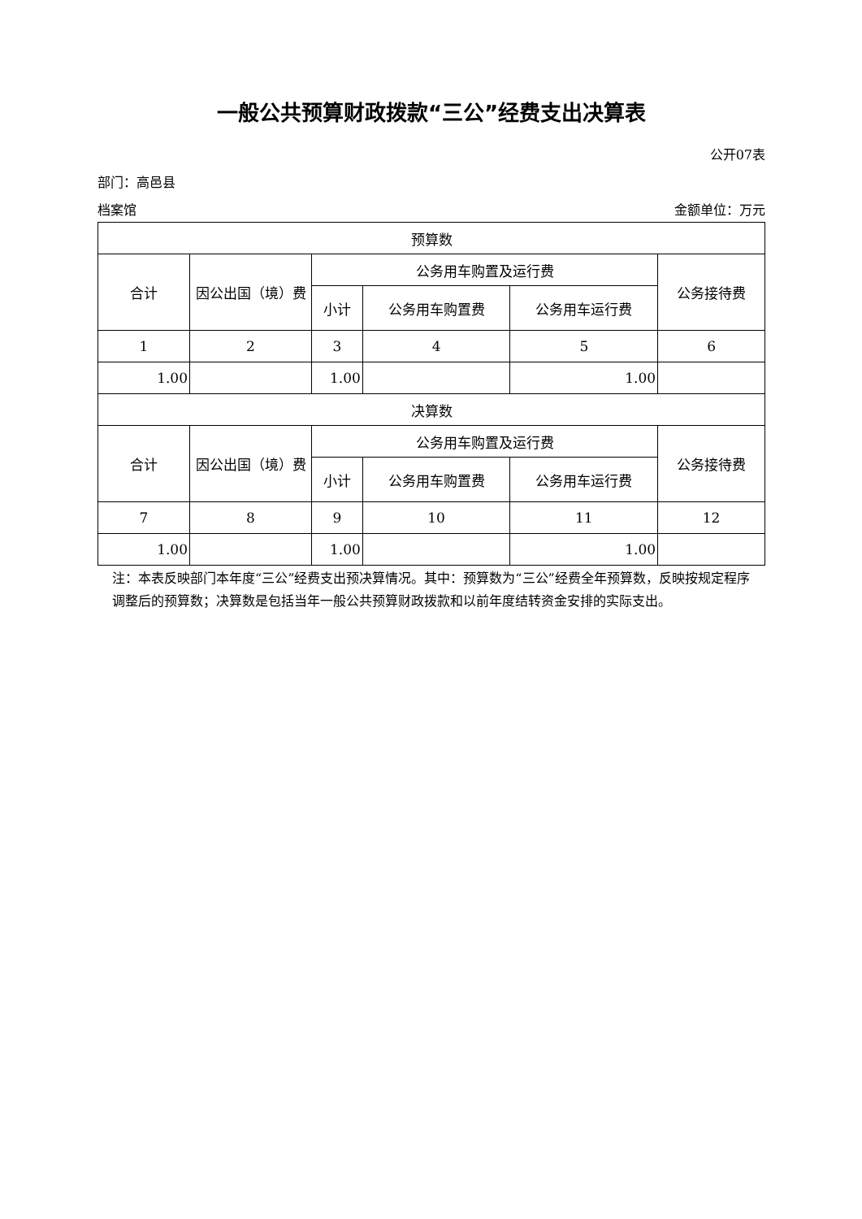一般公共预算财政拨款“三公”经费支出决算表
公开07表
部门：高邑县
档案馆 金额单位：万元
| 预算数 | | | | | |
| 合计 | 因公出国（境）费 | 公务用车购置及运行费 | | | 公务接待费 |
| | | 小计 | 公务用车购置费 | 公务用车运行费 | |
| 1 | 2 | 3 | 4 | 5 | 6 |
| 1.00 | | 1.00 | | 1.00 | |
| 决算数 | | | | | |
| 合计 | 因公出国（境）费 | 公务用车购置及运行费 | | | 公务接待费 |
| | | 小计 | 公务用车购置费 | 公务用车运行费 | |
| 7 | 8 | 9 | 10 | 11 | 12 |
| 1.00 | | 1.00 | | 1.00 | |
注：本表反映部门本年度“三公”经费支出预决算情况。其中：预算数为“三公”经费全年预算数，反映按规定程序调整后的预算数；决算数是包括当年一般公共预算财政拨款和以前年度结转资金安排的实际支出。